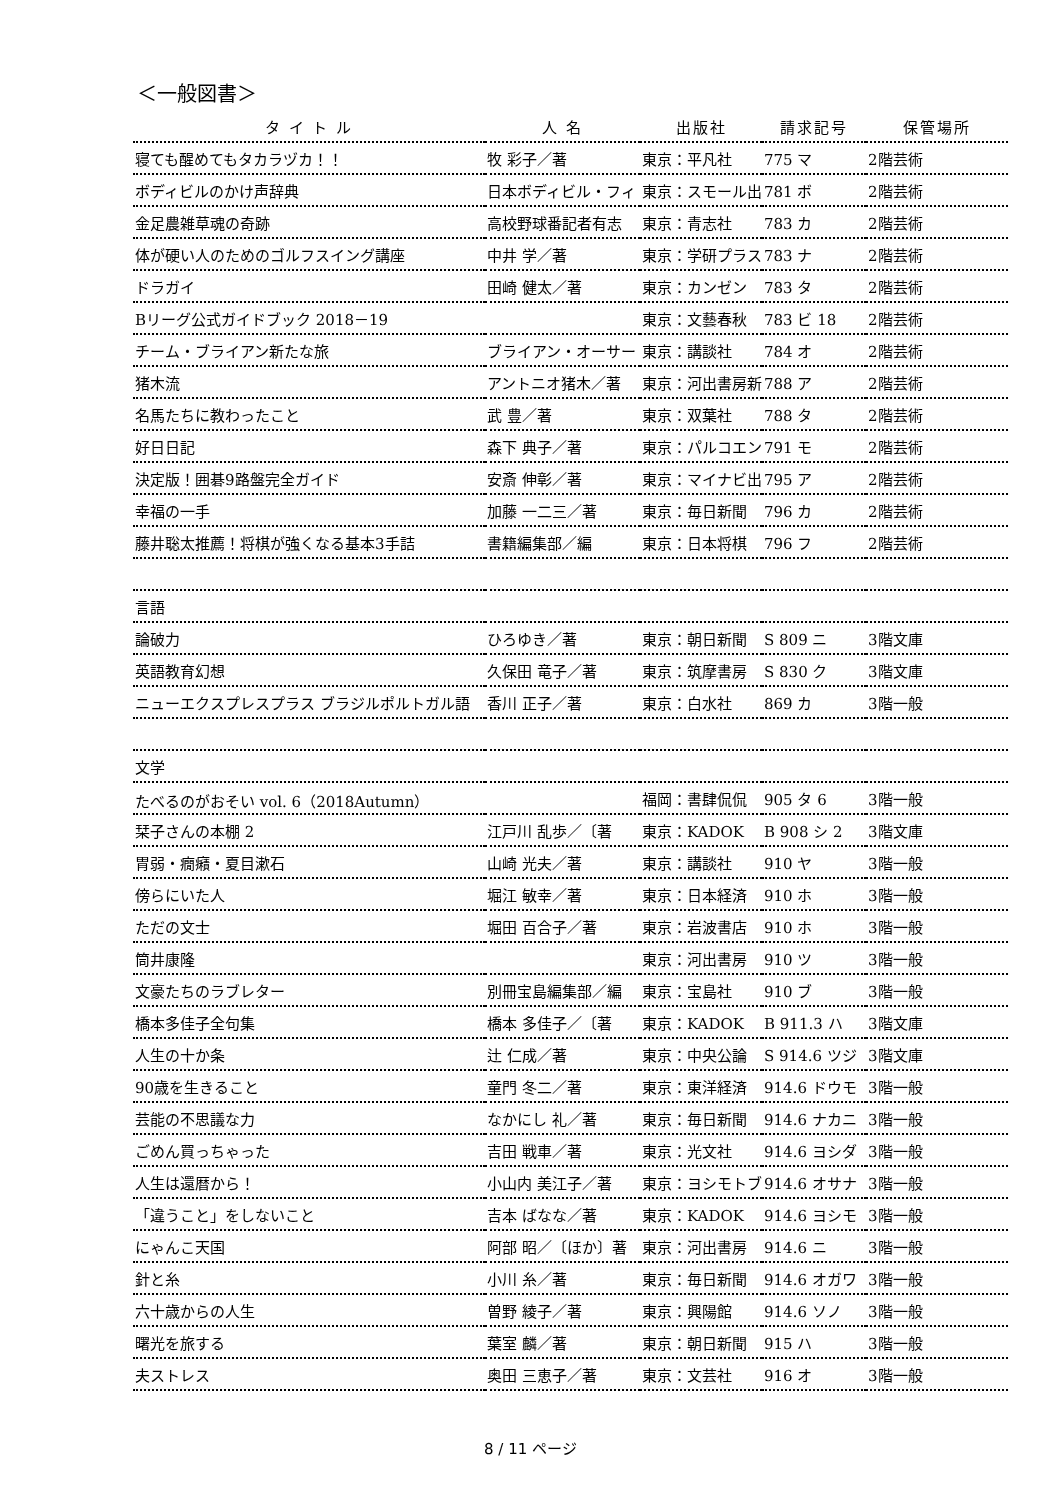＜一般図書＞
| タ イ ト ル | 人 名 | 出版社 | 請求記号 | 保管場所 |
| --- | --- | --- | --- | --- |
| 寝ても醒めてもタカラヅカ！！ | 牧 彩子／著 | 東京：平凡社 | 775 マ | 2階芸術 |
| ボディビルのかけ声辞典 | 日本ボディビル・フィ | 東京：スモール出 | 781 ボ | 2階芸術 |
| 金足農雑草魂の奇跡 | 高校野球番記者有志 | 東京：青志社 | 783 カ | 2階芸術 |
| 体が硬い人のためのゴルフスイング講座 | 中井 学／著 | 東京：学研プラス | 783 ナ | 2階芸術 |
| ドラガイ | 田崎 健太／著 | 東京：カンゼン | 783 タ | 2階芸術 |
| Bリーグ公式ガイドブック 2018－19 | | 東京：文藝春秋 | 783 ビ 18 | 2階芸術 |
| チーム・ブライアン新たな旅 | ブライアン・オーサー | 東京：講談社 | 784 オ | 2階芸術 |
| 猪木流 | アントニオ猪木／著 | 東京：河出書房新 | 788 ア | 2階芸術 |
| 名馬たちに教わったこと | 武 豊／著 | 東京：双葉社 | 788 タ | 2階芸術 |
| 好日日記 | 森下 典子／著 | 東京：パルコエン | 791 モ | 2階芸術 |
| 決定版！囲碁9路盤完全ガイド | 安斎 伸彰／著 | 東京：マイナビ出 | 795 ア | 2階芸術 |
| 幸福の一手 | 加藤 一二三／著 | 東京：毎日新聞 | 796 カ | 2階芸術 |
| 藤井聡太推薦！将棋が強くなる基本3手詰 | 書籍編集部／編 | 東京：日本将棋 | 796 フ | 2階芸術 |
| 言語 | | | | |
| 論破力 | ひろゆき／著 | 東京：朝日新聞 | S 809 ニ | 3階文庫 |
| 英語教育幻想 | 久保田 竜子／著 | 東京：筑摩書房 | S 830 ク | 3階文庫 |
| ニューエクスプレスプラス ブラジルポルトガル語 | 香川 正子／著 | 東京：白水社 | 869 カ | 3階一般 |
| 文学 | | | | |
| たべるのがおそい vol. 6（2018Autumn） | | 福岡：書肆侃侃 | 905 タ 6 | 3階一般 |
| 栞子さんの本棚 2 | 江戸川 乱歩／〔著 | 東京：KADOK | B 908 シ 2 | 3階文庫 |
| 胃弱・癇癪・夏目漱石 | 山崎 光夫／著 | 東京：講談社 | 910 ヤ | 3階一般 |
| 傍らにいた人 | 堀江 敏幸／著 | 東京：日本経済 | 910 ホ | 3階一般 |
| ただの文士 | 堀田 百合子／著 | 東京：岩波書店 | 910 ホ | 3階一般 |
| 筒井康隆 | | 東京：河出書房 | 910 ツ | 3階一般 |
| 文豪たちのラブレター | 別冊宝島編集部／編 | 東京：宝島社 | 910 ブ | 3階一般 |
| 橋本多佳子全句集 | 橋本 多佳子／〔著 | 東京：KADOK | B 911.3 ハ | 3階文庫 |
| 人生の十か条 | 辻 仁成／著 | 東京：中央公論 | S 914.6 ツジ | 3階文庫 |
| 90歳を生きること | 童門 冬二／著 | 東京：東洋経済 | 914.6 ドウモ | 3階一般 |
| 芸能の不思議な力 | なかにし 礼／著 | 東京：毎日新聞 | 914.6 ナカニ | 3階一般 |
| ごめん買っちゃった | 吉田 戦車／著 | 東京：光文社 | 914.6 ヨシダ | 3階一般 |
| 人生は還暦から！ | 小山内 美江子／著 | 東京：ヨシモトブ | 914.6 オサナ | 3階一般 |
| 「違うこと」をしないこと | 吉本 ばなな／著 | 東京：KADOK | 914.6 ヨシモ | 3階一般 |
| にゃんこ天国 | 阿部 昭／〔ほか〕著 | 東京：河出書房 | 914.6 ニ | 3階一般 |
| 針と糸 | 小川 糸／著 | 東京：毎日新聞 | 914.6 オガワ | 3階一般 |
| 六十歳からの人生 | 曽野 綾子／著 | 東京：興陽館 | 914.6 ソノ | 3階一般 |
| 曙光を旅する | 葉室 麟／著 | 東京：朝日新聞 | 915 ハ | 3階一般 |
| 夫ストレス | 奥田 三恵子／著 | 東京：文芸社 | 916 オ | 3階一般 |
8 / 11 ページ